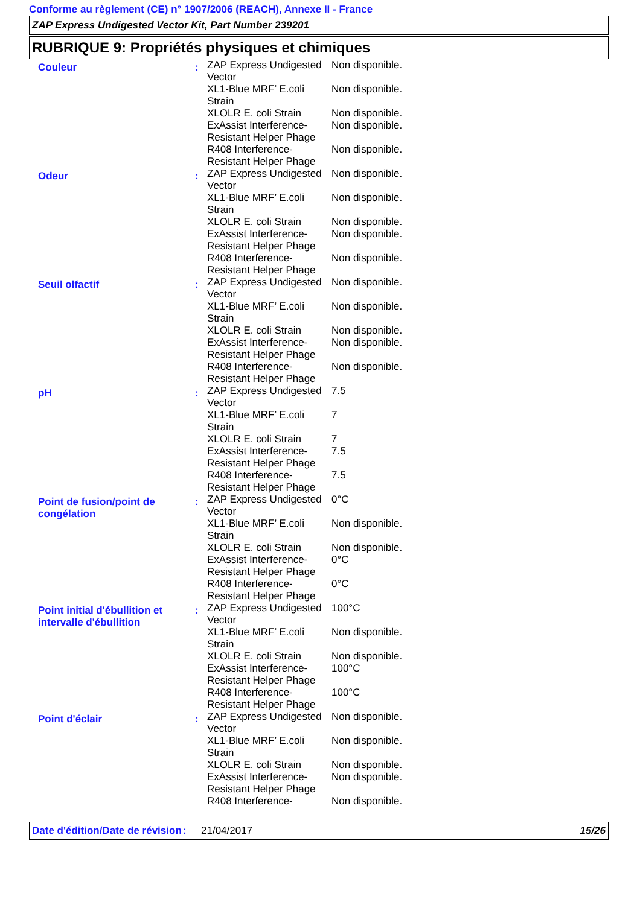Conforme au règlement (CE) n° 1907/2006 (REACH), Annexe II - France
ZAP Express Undigested Vector Kit, Part Number 239201
RUBRIQUE 9: Propriétés physiques et chimiques
| Couleur | : | / ZAP Express Undigested Vector / Non disponible. / / XL1-Blue MRF’ E.coli Strain / Non disponible. / / XLOLR E. coli Strain / Non disponible. / / ExAssist Interference-Resistant Helper Phage / Non disponible. / / R408 Interference-Resistant Helper Phage / Non disponible. / |
| Odeur | : | / ZAP Express Undigested Vector / Non disponible. / / XL1-Blue MRF’ E.coli Strain / Non disponible. / / XLOLR E. coli Strain / Non disponible. / / ExAssist Interference-Resistant Helper Phage / Non disponible. / / R408 Interference-Resistant Helper Phage / Non disponible. / |
| Seuil olfactif | : | / ZAP Express Undigested Vector / Non disponible. / / XL1-Blue MRF’ E.coli Strain / Non disponible. / / XLOLR E. coli Strain / Non disponible. / / ExAssist Interference-Resistant Helper Phage / Non disponible. / / R408 Interference-Resistant Helper Phage / Non disponible. / |
| pH | : | / ZAP Express Undigested Vector / 7.5 / / XL1-Blue MRF’ E.coli Strain / 7 / / XLOLR E. coli Strain / 7 / / ExAssist Interference-Resistant Helper Phage / 7.5 / / R408 Interference-Resistant Helper Phage / 7.5 / |
| Point de fusion/point de congélation | : | / ZAP Express Undigested Vector / 0°C / / XL1-Blue MRF’ E.coli Strain / Non disponible. / / XLOLR E. coli Strain / Non disponible. / / ExAssist Interference-Resistant Helper Phage / 0°C / / R408 Interference-Resistant Helper Phage / 0°C / |
| Point initial d'ébullition et intervalle d'ébullition | : | / ZAP Express Undigested Vector / 100°C / / XL1-Blue MRF’ E.coli Strain / Non disponible. / / XLOLR E. coli Strain / Non disponible. / / ExAssist Interference-Resistant Helper Phage / 100°C / / R408 Interference-Resistant Helper Phage / 100°C / |
| Point d'éclair | : | / ZAP Express Undigested Vector / Non disponible. / / XL1-Blue MRF’ E.coli Strain / Non disponible. / / XLOLR E. coli Strain / Non disponible. / / ExAssist Interference-Resistant Helper Phage / Non disponible. / / R408 Interference- / Non disponible. / |
Date d'édition/Date de révision
: 21/04/2017 15/26